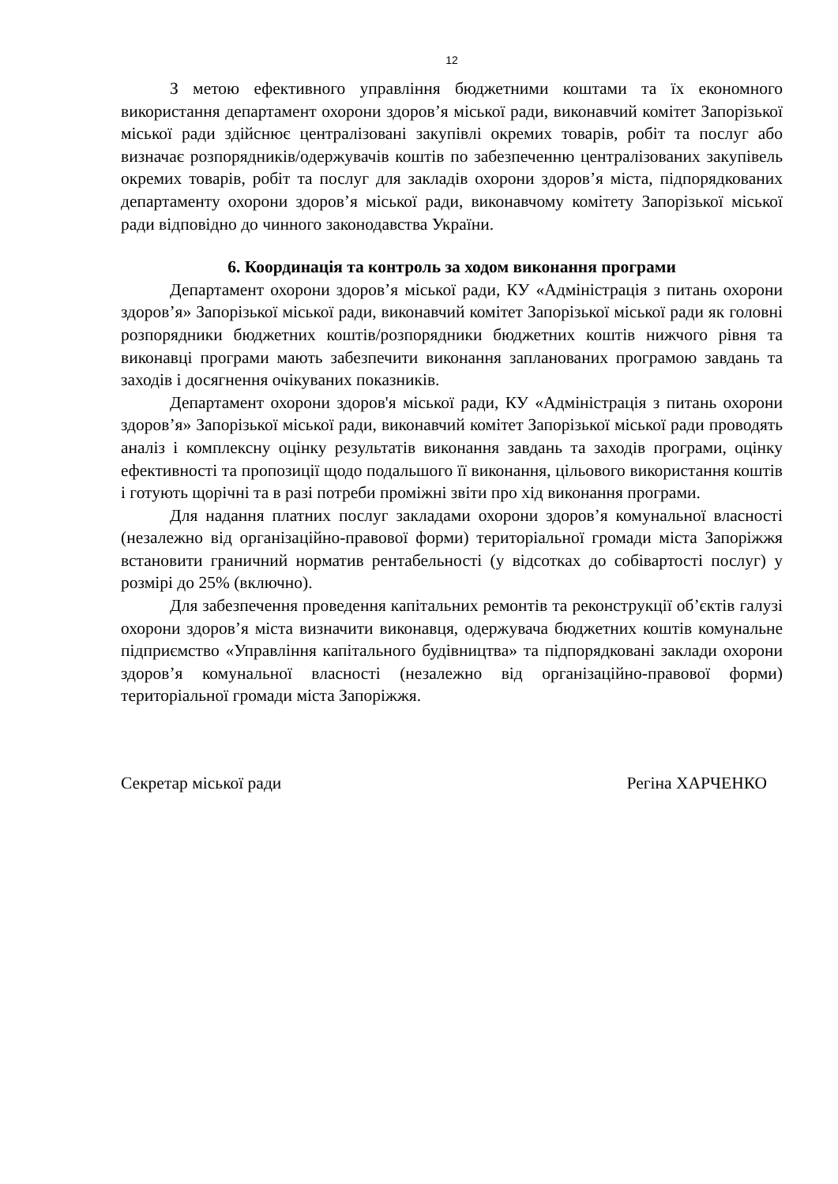12
З метою ефективного управління бюджетними коштами та їх економного використання департамент охорони здоров’я міської ради, виконавчий комітет Запорізької міської ради здійснює централізовані закупівлі окремих товарів, робіт та послуг або визначає розпорядників/одержувачів коштів по забезпеченню централізованих закупівель окремих товарів, робіт та послуг для закладів охорони здоров’я міста, підпорядкованих департаменту охорони здоров’я міської ради, виконавчому комітету Запорізької міської ради відповідно до чинного законодавства України.
6. Координація та контроль за ходом виконання програми
Департамент охорони здоров’я міської ради, КУ «Адміністрація з питань охорони здоров’я» Запорізької міської ради, виконавчий комітет Запорізької міської ради як головні розпорядники бюджетних коштів/розпорядники бюджетних коштів нижчого рівня та виконавці програми мають забезпечити виконання запланованих програмою завдань та заходів і досягнення очікуваних показників.
Департамент охорони здоров'я міської ради, КУ «Адміністрація з питань охорони здоров’я» Запорізької міської ради, виконавчий комітет Запорізької міської ради проводять аналіз і комплексну оцінку результатів виконання завдань та заходів програми, оцінку ефективності та пропозиції щодо подальшого її виконання, цільового використання коштів і готують щорічні та в разі потреби проміжні звіти про хід виконання програми.
Для надання платних послуг закладами охорони здоров’я комунальної власності (незалежно від організаційно-правової форми) територіальної громади міста Запоріжжя встановити граничний норматив рентабельності (у відсотках до собівартості послуг) у розмірі до 25% (включно).
Для забезпечення проведення капітальних ремонтів та реконструкції об’єктів галузі охорони здоров’я міста визначити виконавця, одержувача бюджетних коштів комунальне підприємство «Управління капітального будівництва» та підпорядковані заклади охорони здоров’я комунальної власності (незалежно від організаційно-правової форми) територіальної громади міста Запоріжжя.
Секретар міської ради Регіна ХАРЧЕНКО